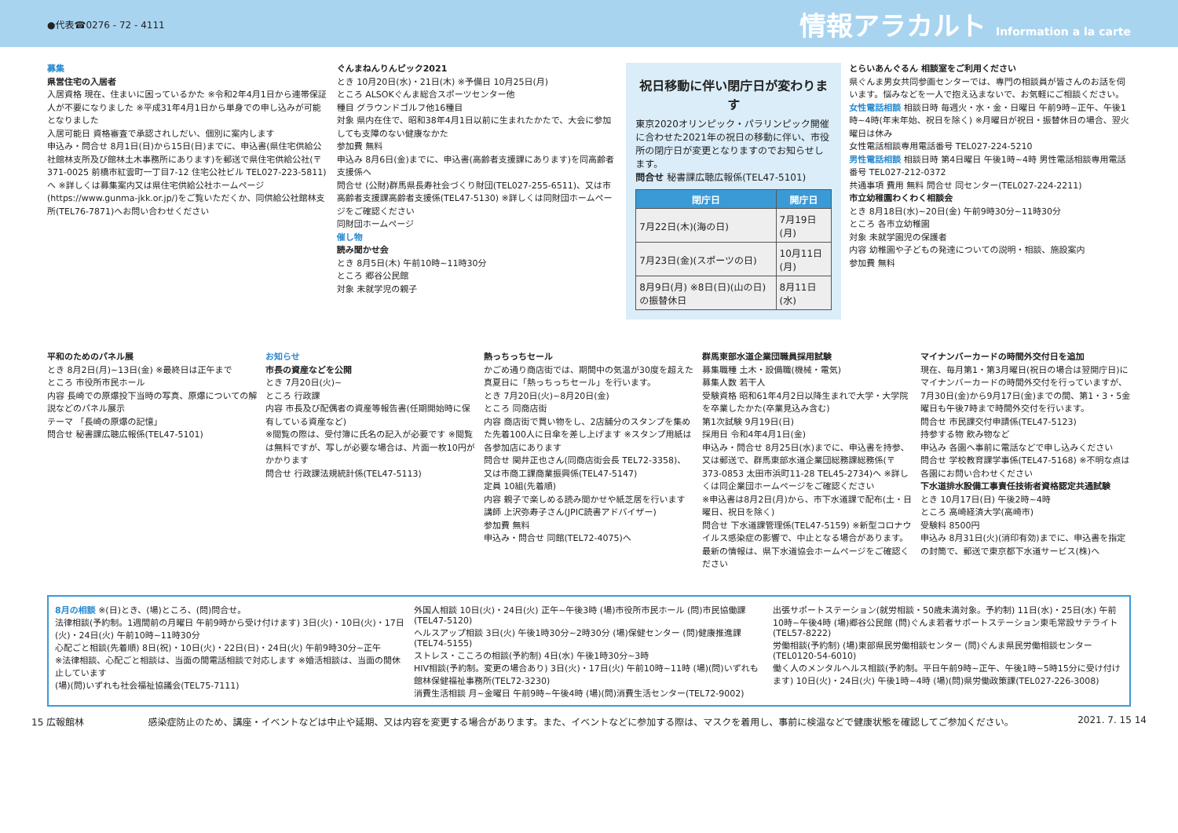●代表☎0276 - 72 - 4111
情報アラカルト Information a la carte
募集
県営住宅の入居者
入居資格 現在、住まいに困っているかた ※令和2年4月1日から連帯保証人が不要になりました ※平成31年4月1日から単身での申し込みが可能となりました
入居可能日 資格審査で承認されしだい、個別に案内します
申込み・問合せ 8月1日(日)から15日(日)までに、申込書(県住宅供給公社館林支所及び館林土木事務所にあります)を郵送で県住宅供給公社(〒371-0025 前橋市紅雲町一丁目7-12 住宅公社ビル TEL027-223-5811)へ ※詳しくは募集案内又は県住宅供給公社ホームページ(https://www.gunma-jkk.or.jp/)をご覧いただくか、同供給公社館林支所(TEL76-7871)へお問い合わせください
ぐんまねんりんピック2021
とき 10月20日(水)・21日(木) ※予備日 10月25日(月)
ところ ALSOKぐんま総合スポーツセンター他
種目 グラウンドゴルフ他16種目
対象 県内在住で、昭和38年4月1日以前に生まれたかたで、大会に参加しても支障のない健康なかた
参加費 無料
申込み 8月6日(金)までに、申込書(高齢者支援課にあります)を同高齢者支援係へ
問合せ (公財)群馬県長寿社会づくり財団(TEL027-255-6511)、又は市高齢者支援課高齢者支援係(TEL47-5130) ※詳しくは同財団ホームページをご確認ください
同財団ホームページ
催し物
読み聞かせ会
とき 8月5日(木) 午前10時~11時30分
ところ 郷谷公民館
対象 未就学児の親子
祝日移動に伴い閉庁日が変わります
東京2020オリンピック・パラリンピック開催に合わせた2021年の祝日の移動に伴い、市役所の閉庁日が変更となりますのでお知らせします。
問合せ 秘書課広聴広報係(TEL47-5101)
| 閉庁日 | 開庁日 |
| --- | --- |
| 7月22日(木)(海の日) | 7月19日(月) |
| 7月23日(金)(スポーツの日) | 10月11日(月) |
| 8月9日(月) ※8日(日)(山の日)の振替休日 | 8月11日(水) |
とらいあんぐるん 相談室をご利用ください
県ぐんま男女共同参画センターでは、専門の相談員が皆さんのお話を伺います。悩みなどを一人で抱え込まないで、お気軽にご相談ください。
女性電話相談 相談日時 毎週火・水・金・日曜日 午前9時~正午、午後1時~4時(年末年始、祝日を除く) ※月曜日が祝日・振替休日の場合、翌火曜日は休み
女性電話相談専用電話番号 TEL027-224-5210
男性電話相談 相談日時 第4日曜日 午後1時~4時 男性電話相談専用電話番号 TEL027-212-0372
共通事項 費用 無料 問合せ 同センター(TEL027-224-2211)
市立幼稚園わくわく相談会
とき 8月18日(水)~20日(金) 午前9時30分~11時30分
ところ 各市立幼稚園
対象 未就学園児の保護者
内容 幼稚園や子どもの発達についての説明・相談、施設案内
参加費 無料
平和のためのパネル展
とき 8月2日(月)~13日(金) ※最終日は正午まで
ところ 市役所市民ホール
内容 長崎での原爆投下当時の写真、原爆についての解説などのパネル展示
テーマ 「長崎の原爆の記憶」
問合せ 秘書課広聴広報係(TEL47-5101)
お知らせ
市長の資産などを公開
とき 7月20日(火)~
ところ 行政課
内容 市長及び配偶者の資産等報告書(任期開始時に保有している資産など)
※閲覧の際は、受付簿に氏名の記入が必要です ※閲覧は無料ですが、写しが必要な場合は、片面一枚10円がかかります
問合せ 行政課法規統計係(TEL47-5113)
熱っちっちセール
かごめ通り商店街では、期間中の気温が30度を超えた真夏日に「熱っちっちセール」を行います。
とき 7月20日(火)~8月20日(金)
ところ 同商店街
内容 商店街で買い物をし、2店舗分のスタンプを集めた先着100人に日傘を差し上げます ※スタンプ用紙は各参加店にあります
問合せ 関井正也さん(同商店街会長 TEL72-3358)、又は市商工課商業振興係(TEL47-5147)
定員 10組(先着順)
内容 親子で楽しめる読み聞かせや紙芝居を行います
講師 上沢弥寿子さん(JPIC読書アドバイザー)
参加費 無料
申込み・問合せ 同館(TEL72-4075)へ
群馬東部水道企業団職員採用試験
募集職種 土木・設備職(機械・電気)
募集人数 若干人
受験資格 昭和61年4月2日以降生まれで大学・大学院を卒業したかた(卒業見込み含む)
第1次試験 9月19日(日)
採用日 令和4年4月1日(金)
申込み・問合せ 8月25日(水)までに、申込書を持参、又は郵送で、群馬東部水道企業団総務課総務係(〒373-0853 太田市浜町11-28 TEL45-2734)へ ※詳しくは同企業団ホームページをご確認ください
※申込書は8月2日(月)から、市下水道課で配布(土・日曜日、祝日を除く)
問合せ 下水道課管理係(TEL47-5159) ※新型コロナウイルス感染症の影響で、中止となる場合があります。最新の情報は、県下水道協会ホームページをご確認ください
マイナンバーカードの時間外交付日を追加
現在、毎月第1・第3月曜日(祝日の場合は翌開庁日)にマイナンバーカードの時間外交付を行っていますが、7月30日(金)から9月17日(金)までの間、第1・3・5金曜日も午後7時まで時間外交付を行います。
問合せ 市民課交付申請係(TEL47-5123)
持参する物 飲み物など
申込み 各園へ事前に電話などで申し込みください
問合せ 学校教育課学事係(TEL47-5168) ※不明な点は各園にお問い合わせください
下水道排水設備工事責任技術者資格認定共通試験
とき 10月17日(日) 午後2時~4時
ところ 高崎経済大学(高崎市)
受験料 8500円
申込み 8月31日(火)(消印有効)までに、申込書を指定の封筒で、郵送で東京都下水道サービス(株)へ
8月の相談 ※(日)とき、(場)ところ、(問)問合せ。
法律相談(予約制。1週間前の月曜日 午前9時から受け付けます) 3日(火)・10日(火)・17日(火)・24日(火) 午前10時~11時30分
心配ごと相談(先着順) 8日(祝)・10日(火)・22日(日)・24日(火) 午前9時30分~正午
※法律相談、心配ごと相談は、当面の間電話相談で対応します ※婚活相談は、当面の間休止しています
(場)(問)いずれも社会福祉協議会(TEL75-7111)
外国人相談 10日(火)・24日(火) 正午~午後3時 (場)市役所市民ホール (問)市民協働課(TEL47-5120)
ヘルスアップ相談 3日(火) 午後1時30分~2時30分 (場)保健センター (問)健康推進課(TEL74-5155)
ストレス・こころの相談(予約制) 4日(水) 午後1時30分~3時
HIV相談(予約制。変更の場合あり) 3日(火)・17日(火) 午前10時~11時 (場)(問)いずれも館林保健福祉事務所(TEL72-3230)
消費生活相談 月~金曜日 午前9時~午後4時 (場)(問)消費生活センター(TEL72-9002)
出張サポートステーション(就労相談・50歳未満対象。予約制) 11日(水)・25日(水) 午前10時~午後4時 (場)郷谷公民館 (問)ぐんま若者サポートステーション東毛常設サテライト(TEL57-8222)
労働相談(予約制) (場)東部県民労働相談センター (問)ぐんま県民労働相談センター(TEL0120-54-6010)
働く人のメンタルヘルス相談(予約制。平日午前9時~正午、午後1時~5時15分に受け付けます) 10日(火)・24日(火) 午後1時~4時 (場)(問)県労働政策課(TEL027-226-3008)
15 広報館林 感染症防止のため、講座・イベントなどは中止や延期、又は内容を変更する場合があります。また、イベントなどに参加する際は、マスクを着用し、事前に検温などで健康状態を確認してご参加ください。
2021. 7. 15 14